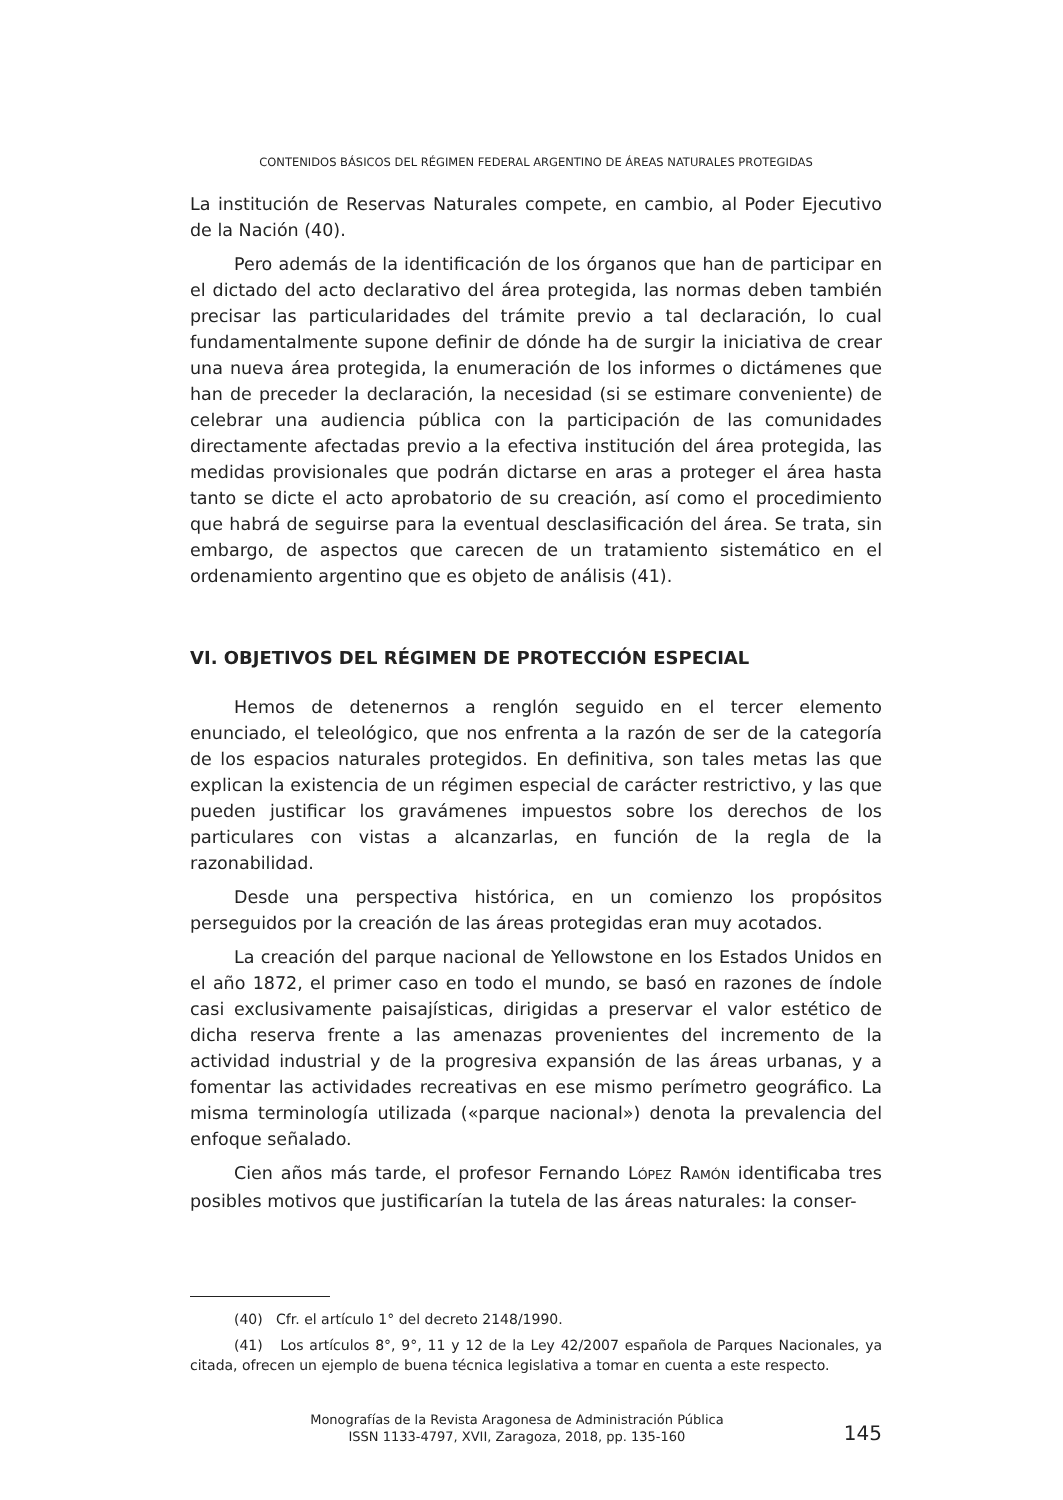CONTENIDOS BÁSICOS DEL RÉGIMEN FEDERAL ARGENTINO DE ÁREAS NATURALES PROTEGIDAS
La institución de Reservas Naturales compete, en cambio, al Poder Ejecutivo de la Nación (40).
Pero además de la identificación de los órganos que han de participar en el dictado del acto declarativo del área protegida, las normas deben también precisar las particularidades del trámite previo a tal declaración, lo cual fundamentalmente supone definir de dónde ha de surgir la iniciativa de crear una nueva área protegida, la enumeración de los informes o dictámenes que han de preceder la declaración, la necesidad (si se estimare conveniente) de celebrar una audiencia pública con la participación de las comunidades directamente afectadas previo a la efectiva institución del área protegida, las medidas provisionales que podrán dictarse en aras a proteger el área hasta tanto se dicte el acto aprobatorio de su creación, así como el procedimiento que habrá de seguirse para la eventual desclasificación del área. Se trata, sin embargo, de aspectos que carecen de un tratamiento sistemático en el ordenamiento argentino que es objeto de análisis (41).
VI. OBJETIVOS DEL RÉGIMEN DE PROTECCIÓN ESPECIAL
Hemos de detenernos a renglón seguido en el tercer elemento enunciado, el teleológico, que nos enfrenta a la razón de ser de la categoría de los espacios naturales protegidos. En definitiva, son tales metas las que explican la existencia de un régimen especial de carácter restrictivo, y las que pueden justificar los gravámenes impuestos sobre los derechos de los particulares con vistas a alcanzarlas, en función de la regla de la razonabilidad.
Desde una perspectiva histórica, en un comienzo los propósitos perseguidos por la creación de las áreas protegidas eran muy acotados.
La creación del parque nacional de Yellowstone en los Estados Unidos en el año 1872, el primer caso en todo el mundo, se basó en razones de índole casi exclusivamente paisajísticas, dirigidas a preservar el valor estético de dicha reserva frente a las amenazas provenientes del incremento de la actividad industrial y de la progresiva expansión de las áreas urbanas, y a fomentar las actividades recreativas en ese mismo perímetro geográfico. La misma terminología utilizada («parque nacional») denota la prevalencia del enfoque señalado.
Cien años más tarde, el profesor Fernando LÓPEZ RAMÓN identificaba tres posibles motivos que justificarían la tutela de las áreas naturales: la conser-
(40) Cfr. el artículo 1° del decreto 2148/1990.
(41) Los artículos 8°, 9°, 11 y 12 de la Ley 42/2007 española de Parques Nacionales, ya citada, ofrecen un ejemplo de buena técnica legislativa a tomar en cuenta a este respecto.
Monografías de la Revista Aragonesa de Administración Pública
ISSN 1133-4797, XVII, Zaragoza, 2018, pp. 135-160
145